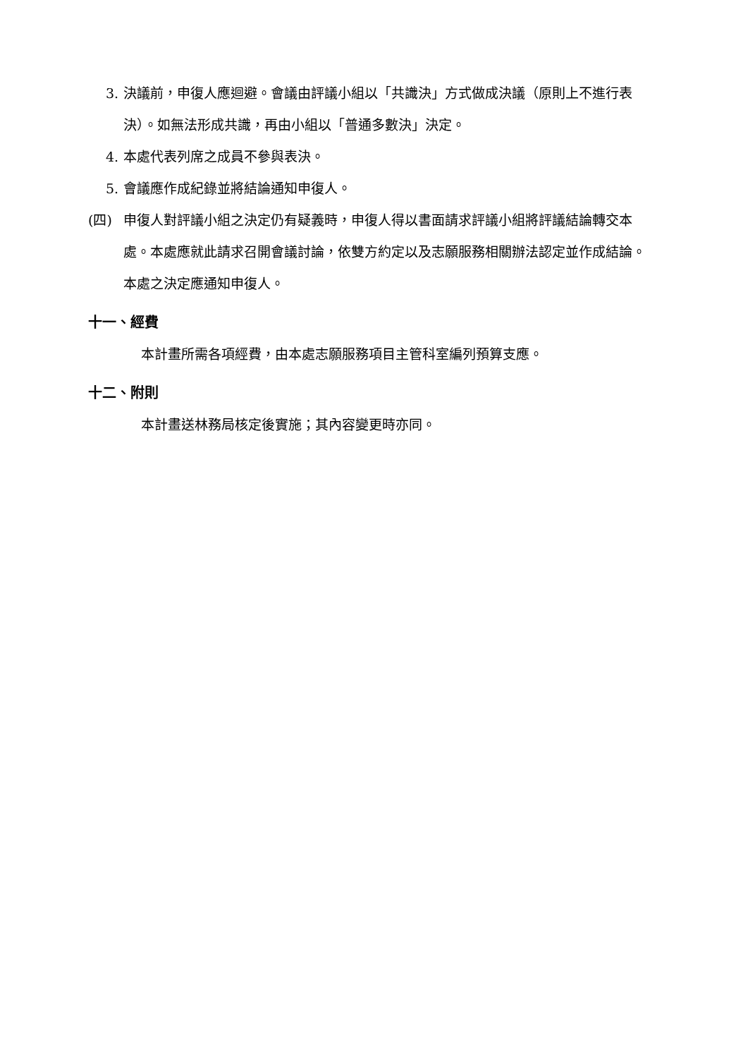3. 決議前，申復人應迴避。會議由評議小組以「共識決」方式做成決議（原則上不進行表決）。如無法形成共識，再由小組以「普通多數決」決定。
4. 本處代表列席之成員不參與表決。
5. 會議應作成紀錄並將結論通知申復人。
(四) 申復人對評議小組之決定仍有疑義時，申復人得以書面請求評議小組將評議結論轉交本處。本處應就此請求召開會議討論，依雙方約定以及志願服務相關辦法認定並作成結論。本處之決定應通知申復人。
十一、經費
本計畫所需各項經費，由本處志願服務項目主管科室編列預算支應。
十二、附則
本計畫送林務局核定後實施；其內容變更時亦同。